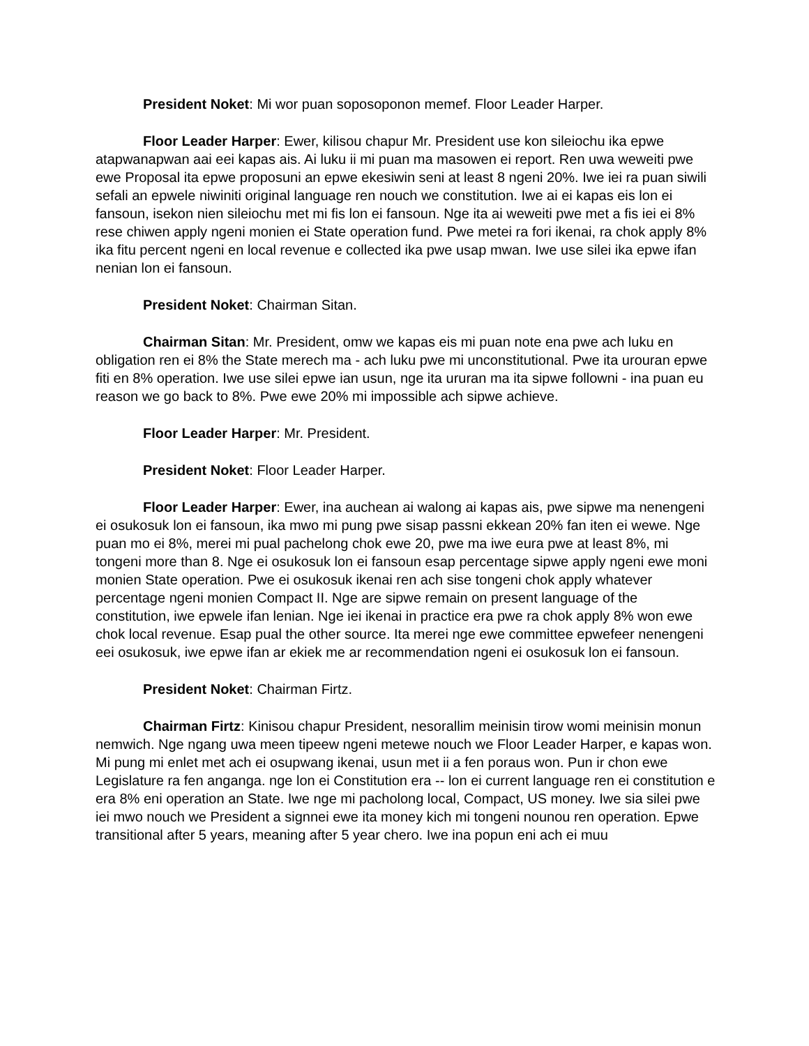President Noket: Mi wor puan soposoponon memef. Floor Leader Harper.
Floor Leader Harper: Ewer, kilisou chapur Mr. President use kon sileiochu ika epwe atapwanapwan aai eei kapas ais. Ai luku ii mi puan ma masowen ei report. Ren uwa weweiti pwe ewe Proposal ita epwe proposuni an epwe ekesiwin seni at least 8 ngeni 20%. Iwe iei ra puan siwili sefali an epwele niwiniti original language ren nouch we constitution. Iwe ai ei kapas eis lon ei fansoun, isekon nien sileiochu met mi fis lon ei fansoun. Nge ita ai weweiti pwe met a fis iei ei 8% rese chiwen apply ngeni monien ei State operation fund. Pwe metei ra fori ikenai, ra chok apply 8% ika fitu percent ngeni en local revenue e collected ika pwe usap mwan. Iwe use silei ika epwe ifan nenian lon ei fansoun.
President Noket: Chairman Sitan.
Chairman Sitan: Mr. President, omw we kapas eis mi puan note ena pwe ach luku en obligation ren ei 8% the State merech ma - ach luku pwe mi unconstitutional. Pwe ita urouran epwe fiti en 8% operation. Iwe use silei epwe ian usun, nge ita ururan ma ita sipwe followni - ina puan eu reason we go back to 8%. Pwe ewe 20% mi impossible ach sipwe achieve.
Floor Leader Harper: Mr. President.
President Noket: Floor Leader Harper.
Floor Leader Harper: Ewer, ina auchean ai walong ai kapas ais, pwe sipwe ma nenengeni ei osukosuk lon ei fansoun, ika mwo mi pung pwe sisap passni ekkean 20% fan iten ei wewe. Nge puan mo ei 8%, merei mi pual pachelong chok ewe 20, pwe ma iwe eura pwe at least 8%, mi tongeni more than 8. Nge ei osukosuk lon ei fansoun esap percentage sipwe apply ngeni ewe moni monien State operation. Pwe ei osukosuk ikenai ren ach sise tongeni chok apply whatever percentage ngeni monien Compact II. Nge are sipwe remain on present language of the constitution, iwe epwele ifan lenian. Nge iei ikenai in practice era pwe ra chok apply 8% won ewe chok local revenue. Esap pual the other source. Ita merei nge ewe committee epwefeer nenengeni eei osukosuk, iwe epwe ifan ar ekiek me ar recommendation ngeni ei osukosuk lon ei fansoun.
President Noket: Chairman Firtz.
Chairman Firtz: Kinisou chapur President, nesorallim meinisin tirow womi meinisin monun nemwich. Nge ngang uwa meen tipeew ngeni metewe nouch we Floor Leader Harper, e kapas won. Mi pung mi enlet met ach ei osupwang ikenai, usun met ii a fen poraus won. Pun ir chon ewe Legislature ra fen anganga. nge lon ei Constitution era -- lon ei current language ren ei constitution e era 8% eni operation an State. Iwe nge mi pacholong local, Compact, US money. Iwe sia silei pwe iei mwo nouch we President a signnei ewe ita money kich mi tongeni nounou ren operation. Epwe transitional after 5 years, meaning after 5 year chero. Iwe ina popun eni ach ei muu